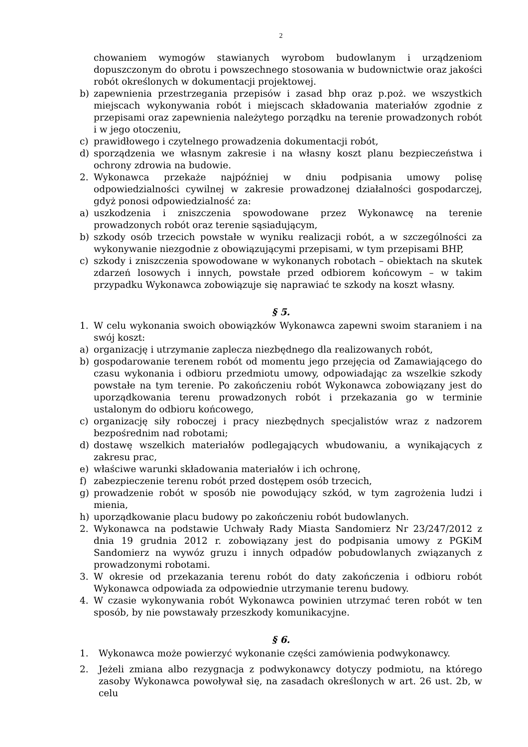2
chowaniem wymogów stawianych wyrobom budowlanym i urządzeniom dopuszczonym do obrotu i powszechnego stosowania w budownictwie oraz jakości robót określonych w dokumentacji projektowej.
b) zapewnienia przestrzegania przepisów i zasad bhp oraz p.poż. we wszystkich miejscach wykonywania robót i miejscach składowania materiałów zgodnie z przepisami oraz zapewnienia należytego porządku na terenie prowadzonych robót i w jego otoczeniu,
c) prawidłowego i czytelnego prowadzenia dokumentacji robót,
d) sporządzenia we własnym zakresie i na własny koszt planu bezpieczeństwa i ochrony zdrowia na budowie.
2. Wykonawca przekaże najpóźniej w dniu podpisania umowy polisę odpowiedzialności cywilnej w zakresie prowadzonej działalności gospodarczej, gdyż ponosi odpowiedzialność za:
a) uszkodzenia i zniszczenia spowodowane przez Wykonawcę na terenie prowadzonych robót oraz terenie sąsiadującym,
b) szkody osób trzecich powstałe w wyniku realizacji robót, a w szczególności za wykonywanie niezgodnie z obowiązującymi przepisami, w tym przepisami BHP,
c) szkody i zniszczenia spowodowane w wykonanych robotach – obiektach na skutek zdarzeń losowych i innych, powstałe przed odbiorem końcowym – w takim przypadku Wykonawca zobowiązuje się naprawiać te szkody na koszt własny.
§ 5.
1. W celu wykonania swoich obowiązków Wykonawca zapewni swoim staraniem i na swój koszt:
a) organizację i utrzymanie zaplecza niezbędnego dla realizowanych robót,
b) gospodarowanie terenem robót od momentu jego przejęcia od Zamawiającego do czasu wykonania i odbioru przedmiotu umowy, odpowiadając za wszelkie szkody powstałe na tym terenie. Po zakończeniu robót Wykonawca zobowiązany jest do uporządkowania terenu prowadzonych robót i przekazania go w terminie ustalonym do odbioru końcowego,
c) organizację siły roboczej i pracy niezbędnych specjalistów wraz z nadzorem bezpośrednim nad robotami;
d) dostawę wszelkich materiałów podlegających wbudowaniu, a wynikających z zakresu prac,
e) właściwe warunki składowania materiałów i ich ochronę,
f) zabezpieczenie terenu robót przed dostępem osób trzecich,
g) prowadzenie robót w sposób nie powodujący szkód, w tym zagrożenia ludzi i mienia,
h) uporządkowanie placu budowy po zakończeniu robót budowlanych.
2. Wykonawca na podstawie Uchwały Rady Miasta Sandomierz Nr 23/247/2012 z dnia 19 grudnia 2012 r. zobowiązany jest do podpisania umowy z PGKiM Sandomierz na wywóz gruzu i innych odpadów pobudowlanych związanych z prowadzonymi robotami.
3. W okresie od przekazania terenu robót do daty zakończenia i odbioru robót Wykonawca odpowiada za odpowiednie utrzymanie terenu budowy.
4. W czasie wykonywania robót Wykonawca powinien utrzymać teren robót w ten sposób, by nie powstawały przeszkody komunikacyjne.
§ 6.
1. Wykonawca może powierzyć wykonanie części zamówienia podwykonawcy.
2. Jeżeli zmiana albo rezygnacja z podwykonawcy dotyczy podmiotu, na którego zasoby Wykonawca powoływał się, na zasadach określonych w art. 26 ust. 2b, w celu